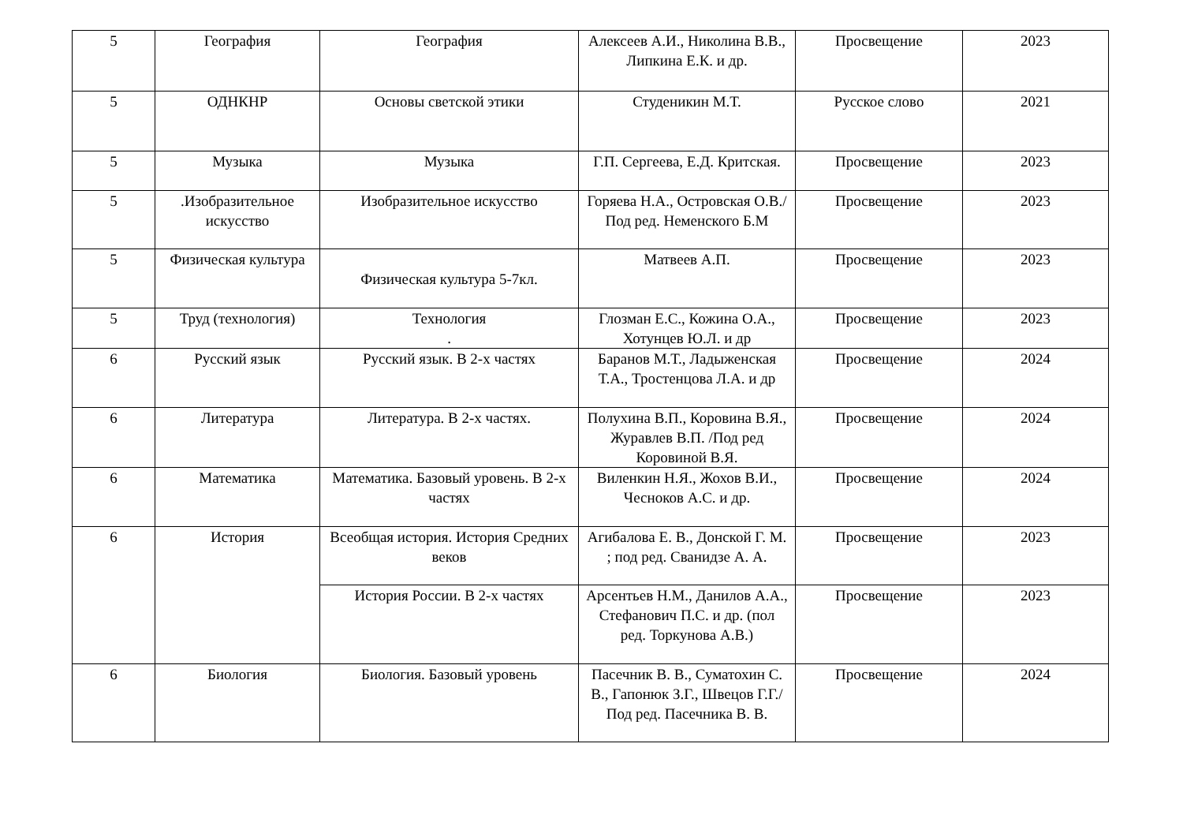| 5 | География | География | Алексеев А.И., Николина В.В., Липкина Е.К. и др. | Просвещение | 2023 |
| 5 | ОДНКНР | Основы светской этики | Студеникин М.Т. | Русское слово | 2021 |
| 5 | Музыка | Музыка | Г.П. Сергеева, Е.Д. Критская. | Просвещение | 2023 |
| 5 | .Изобразительное искусство | Изобразительное искусство | Горяева Н.А., Островская О.В./Под ред. Неменского Б.М | Просвещение | 2023 |
| 5 | Физическая культура | Физическая культура 5-7кл. | Матвеев А.П. | Просвещение | 2023 |
| 5 | Труд (технология) | Технология . | Глозман Е.С., Кожина О.А., Хотунцев Ю.Л. и др | Просвещение | 2023 |
| 6 | Русский язык | Русский язык. В 2-х частях | Баранов М.Т., Ладыженская Т.А., Тростенцова Л.А. и др | Просвещение | 2024 |
| 6 | Литература | Литература. В 2-х частях. | Полухина В.П., Коровина В.Я., Журавлев В.П. /Под ред Коровиной В.Я. | Просвещение | 2024 |
| 6 | Математика | Математика. Базовый уровень. В 2-х частях | Виленкин Н.Я., Жохов В.И., Чесноков А.С. и др. | Просвещение | 2024 |
| 6 | История | Всеобщая история. История Средних веков | Агибалова Е. В., Донской Г. М. ; под ред. Сванидзе А. А. | Просвещение | 2023 |
| | | История России. В 2-х частях | Арсентьев Н.М., Данилов А.А., Стефанович П.С. и др. (пол ред. Торкунова А.В.) | Просвещение | 2023 |
| 6 | Биология | Биология. Базовый уровень | Пасечник В. В., Суматохин С. В., Гапонюк З.Г., Швецов Г.Г./ Под ред. Пасечника В. В. | Просвещение | 2024 |